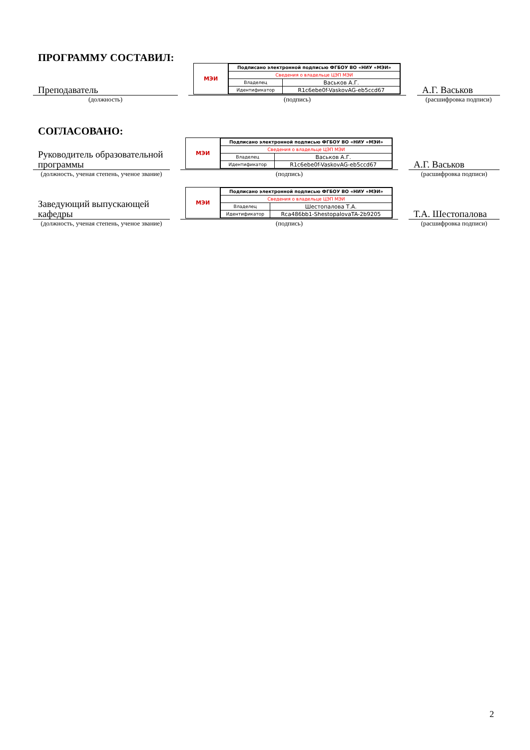ПРОГРАММУ СОСТАВИЛ:
Преподаватель
(должность)
МЭИ
| Подписано электронной подписью ФГБОУ ВО «НИУ «МЭИ» | |
| Сведения о владельце ЦЭП МЭИ | |
| Владелец | Васьков А.Г. |
| Идентификатор | R1c6ebe0f-VaskovAG-eb5ccd67 |
(подпись)
А.Г. Васьков
(расшифровка подписи)
СОГЛАСОВАНО:
Руководитель образовательной программы
(должность, ученая степень, ученое звание)
МЭИ
| Подписано электронной подписью ФГБОУ ВО «НИУ «МЭИ» | |
| Сведения о владельце ЦЭП МЭИ | |
| Владелец | Васьков А.Г. |
| Идентификатор | R1c6ebe0f-VaskovAG-eb5ccd67 |
(подпись)
А.Г. Васьков
(расшифровка подписи)
Заведующий выпускающей кафедры
(должность, ученая степень, ученое звание)
МЭИ
| Подписано электронной подписью ФГБОУ ВО «НИУ «МЭИ» | |
| Сведения о владельце ЦЭП МЭИ | |
| Владелец | Шестопалова Т.А. |
| Идентификатор | Rca486bb1-ShestopalovaTA-2b9205 |
(подпись)
Т.А. Шестопалова
(расшифровка подписи)
2